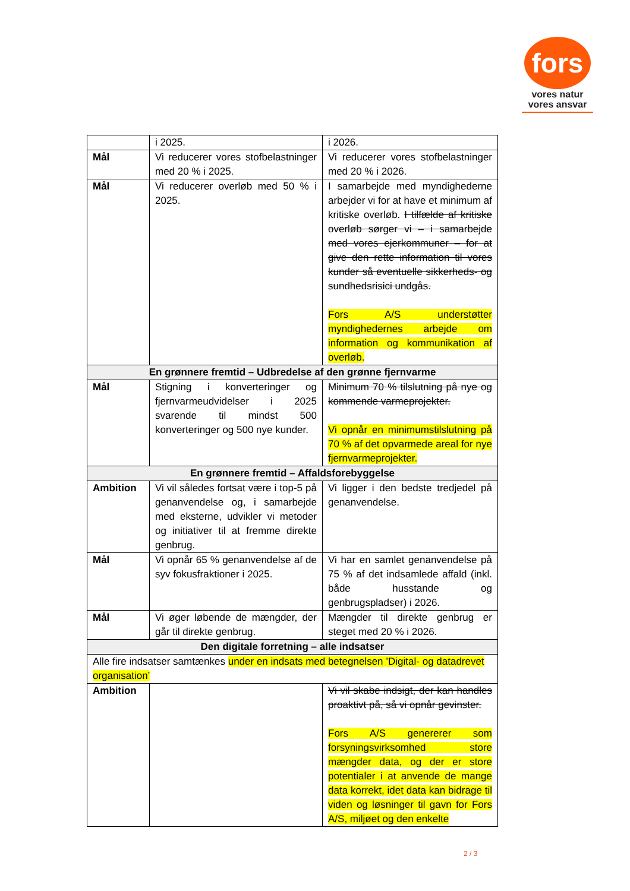fors
vores natur
vores ansvar
| | i 2025. | i 2026. |
| Mål | Vi reducerer vores stofbelastninger med 20 % i 2025. | Vi reducerer vores stofbelastninger med 20 % i 2026. |
| Mål | Vi reducerer overløb med 50 % i 2025. | I samarbejde med myndighederne arbejder vi for at have et minimum af kritiske overløb. I tilfælde af kritiske overløb sørger vi – i samarbejde med vores ejerkommuner – for at give den rette information til vores kunder så eventuelle sikkerheds- og sundhedsrisici undgås. Fors A/S understøtter myndighedernes arbejde om information og kommunikation af overløb. |
| En grønnere fremtid – Udbredelse af den grønne fjernvarme | | |
| Mål | Stigning i konverteringer og fjernvarmeudvidelser i 2025 svarende til mindst 500 konverteringer og 500 nye kunder. | Minimum 70 % tilslutning på nye og kommende varmeprojekter. Vi opnår en minimumstilslutning på 70 % af det opvarmede areal for nye fjernvarmeprojekter. |
| En grønnere fremtid – Affaldsforebyggelse | | |
| Ambition | Vi vil således fortsat være i top-5 på genanvendelse og, i samarbejde med eksterne, udvikler vi metoder og initiativer til at fremme direkte genbrug. | Vi ligger i den bedste tredjedel på genanvendelse. |
| Mål | Vi opnår 65 % genanvendelse af de syv fokusfraktioner i 2025. | Vi har en samlet genanvendelse på 75 % af det indsamlede affald (inkl. både husstande og genbrugspladser) i 2026. |
| Mål | Vi øger løbende de mængder, der går til direkte genbrug. | Mængder til direkte genbrug er steget med 20 % i 2026. |
| Den digitale forretning – alle indsatser | | |
| Alle fire indsatser samtænkes under en indsats med betegnelsen ’Digital- og datadrevet organisation’ | | |
| Ambition | | Vi vil skabe indsigt, der kan handles proaktivt på, så vi opnår gevinster. Fors A/S genererer som forsyningsvirksomhed store mængder data, og der er store potentialer i at anvende de mange data korrekt, idet data kan bidrage til viden og løsninger til gavn for Fors A/S, miljøet og den enkelte |
2 / 3